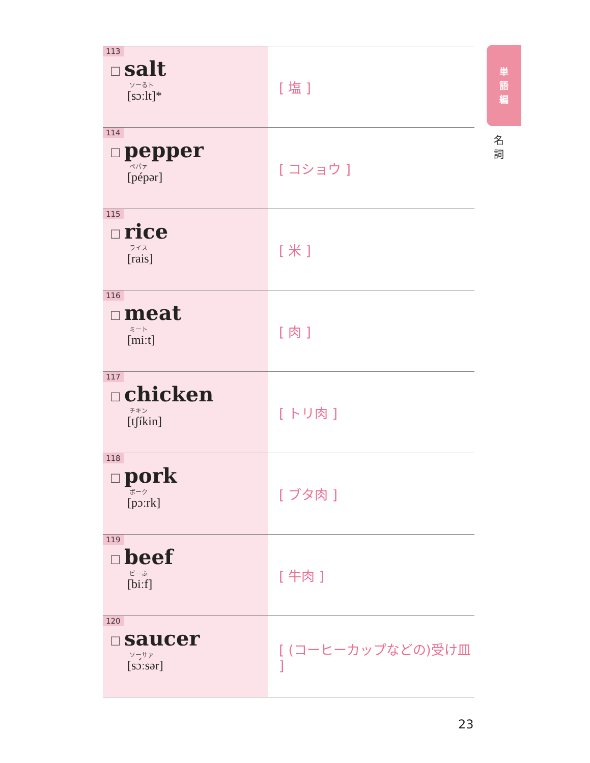単
語
編
名
詞
| 113 ☐ salt ソーるト [sɔːlt]* | [ 塩 ] |
| 114 ☐ pepper ペパァ [pépər] | [ コショウ ] |
| 115 ☐ rice ライス [rais] | [ 米 ] |
| 116 ☐ meat ミート [miːt] | [ 肉 ] |
| 117 ☐ chicken チキン [tʃíkin] | [ トリ肉 ] |
| 118 ☐ pork ポーク [pɔːrk] | [ ブタ肉 ] |
| 119 ☐ beef ビーふ [biːf] | [ 牛肉 ] |
| 120 ☐ saucer ソーサァ [sɔ́ːsər] | [ (コーヒーカップなどの)受け皿 ] |
23